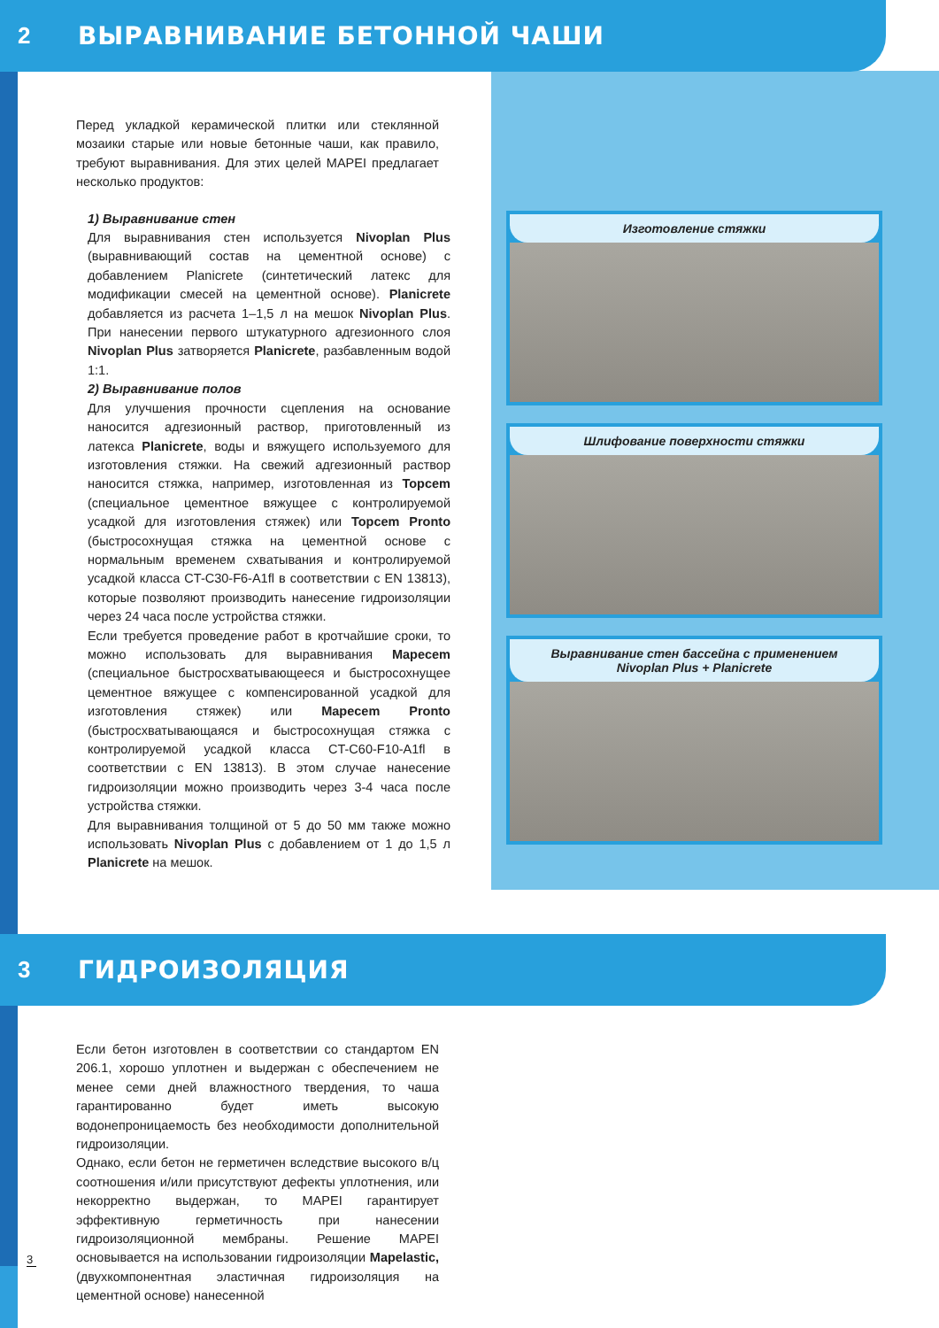2 ВЫРАВНИВАНИЕ БЕТОННОЙ ЧАШИ
Перед укладкой керамической плитки или стеклянной мозаики старые или новые бетонные чаши, как правило, требуют выравнивания. Для этих целей MAPEI предлагает несколько продуктов:
1) Выравнивание стен
Для выравнивания стен используется Nivoplan Plus (выравнивающий состав на цементной основе) с добавлением Planicrete (синтетический латекс для модификации смесей на цементной основе). Planicrete добавляется из расчета 1–1,5 л на мешок Nivoplan Plus. При нанесении первого штукатурного адгезионного слоя Nivoplan Plus затворяется Planicrete, разбавленным водой 1:1.
2) Выравнивание полов
Для улучшения прочности сцепления на основание наносится адгезионный раствор, приготовленный из латекса Planicrete, воды и вяжущего используемого для изготовления стяжки. На свежий адгезионный раствор наносится стяжка, например, изготовленная из Topcem (специальное цементное вяжущее с контролируемой усадкой для изготовления стяжек) или Topcem Pronto (быстросохнущая стяжка на цементной основе с нормальным временем схватывания и контролируемой усадкой класса CT-C30-F6-A1fl в соответствии с EN 13813), которые позволяют производить нанесение гидроизоляции через 24 часа после устройства стяжки.
Если требуется проведение работ в кротчайшие сроки, то можно использовать для выравнивания Mapecem (специальное быстросхватывающееся и быстросохнущее цементное вяжущее с компенсированной усадкой для изготовления стяжек) или Mapecem Pronto (быстросхватывающаяся и быстросохнущая стяжка с контролируемой усадкой класса CT-C60-F10-A1fl в соответствии с EN 13813). В этом случае нанесение гидроизоляции можно производить через 3-4 часа после устройства стяжки.
Для выравнивания толщиной от 5 до 50 мм также можно использовать Nivoplan Plus с добавлением от 1 до 1,5 л Planicrete на мешок.
Изготовление стяжки
Шлифование поверхности стяжки
Выравнивание стен бассейна с применением
Nivoplan Plus + Planicrete
3 ГИДРОИЗОЛЯЦИЯ
Если бетон изготовлен в соответствии со стандартом EN 206.1, хорошо уплотнен и выдержан с обеспечением не менее семи дней влажностного твердения, то чаша гарантированно будет иметь высокую водонепроницаемость без необходимости дополнительной гидроизоляции.
Однако, если бетон не герметичен вследствие высокого в/ц соотношения и/или присутствуют дефекты уплотнения, или некорректно выдержан, то MAPEI гарантирует эффективную герметичность при нанесении гидроизоляционной мембраны. Решение MAPEI основывается на использовании гидроизоляции Mapelastic, (двухкомпонентная эластичная гидроизоляция на цементной основе) нанесенной
3